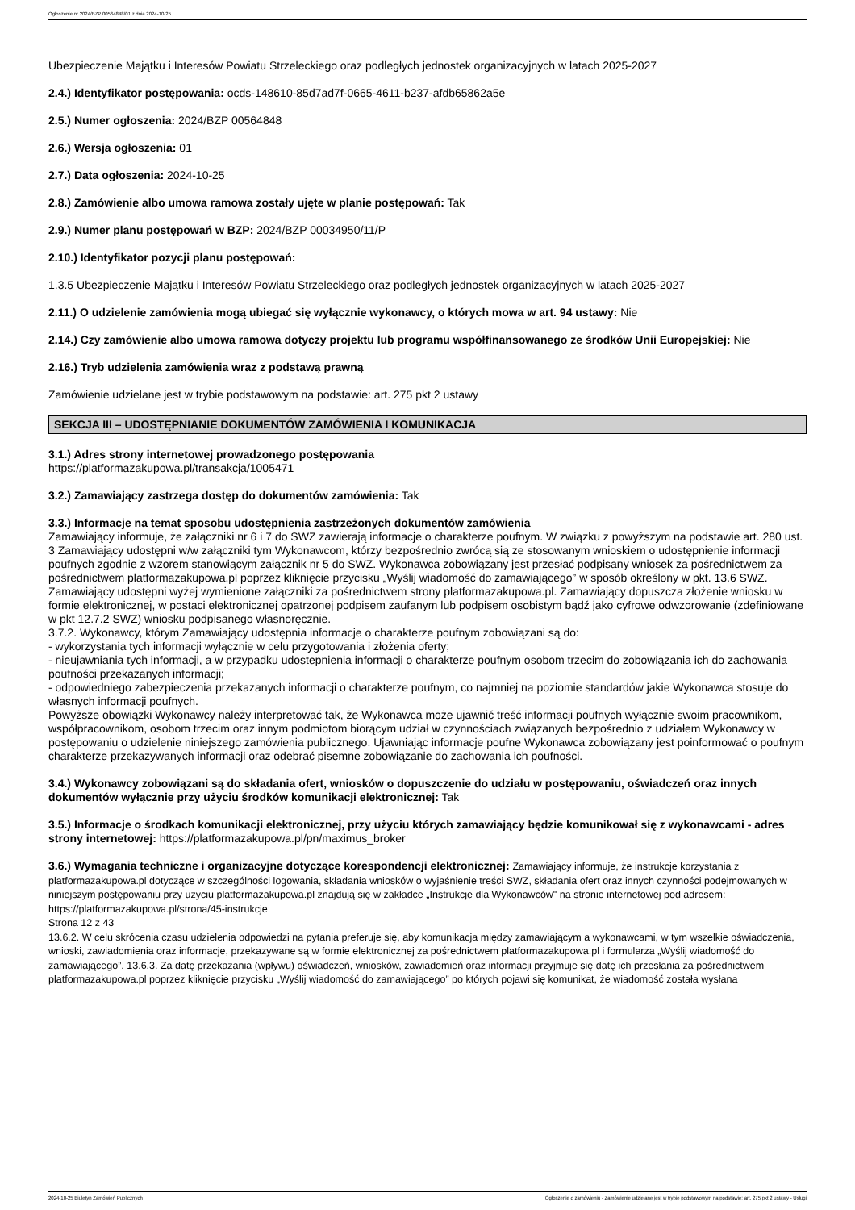Ogłoszenie nr 2024/BZP 00564848/01 z dnia 2024-10-25
Ubezpieczenie Majątku i Interesów Powiatu Strzeleckiego oraz podległych jednostek organizacyjnych w latach 2025-2027
2.4.) Identyfikator postępowania: ocds-148610-85d7ad7f-0665-4611-b237-afdb65862a5e
2.5.) Numer ogłoszenia: 2024/BZP 00564848
2.6.) Wersja ogłoszenia: 01
2.7.) Data ogłoszenia: 2024-10-25
2.8.) Zamówienie albo umowa ramowa zostały ujęte w planie postępowań: Tak
2.9.) Numer planu postępowań w BZP: 2024/BZP 00034950/11/P
2.10.) Identyfikator pozycji planu postępowań:
1.3.5 Ubezpieczenie Majątku i Interesów Powiatu Strzeleckiego oraz podległych jednostek organizacyjnych w latach 2025-2027
2.11.) O udzielenie zamówienia mogą ubiegać się wyłącznie wykonawcy, o których mowa w art. 94 ustawy: Nie
2.14.) Czy zamówienie albo umowa ramowa dotyczy projektu lub programu współfinansowanego ze środków Unii Europejskiej: Nie
2.16.) Tryb udzielenia zamówienia wraz z podstawą prawną
Zamówienie udzielane jest w trybie podstawowym na podstawie: art. 275 pkt 2 ustawy
SEKCJA III – UDOSTĘPNIANIE DOKUMENTÓW ZAMÓWIENIA I KOMUNIKACJA
3.1.) Adres strony internetowej prowadzonego postępowania
https://platformazakupowa.pl/transakcja/1005471
3.2.) Zamawiający zastrzega dostęp do dokumentów zamówienia: Tak
3.3.) Informacje na temat sposobu udostępnienia zastrzeżonych dokumentów zamówienia
Zamawiający informuje, że załączniki nr 6 i 7 do SWZ zawierają informacje o charakterze poufnym. W związku z powyższym na podstawie art. 280 ust. 3 Zamawiający udostępni w/w załączniki tym Wykonawcom, którzy bezpośrednio zwrócą sią ze stosowanym wnioskiem o udostępnienie informacji poufnych zgodnie z wzorem stanowiącym załącznik nr 5 do SWZ. Wykonawca zobowiązany jest przesłać podpisany wniosek za pośrednictwem za pośrednictwem platformazakupowa.pl poprzez kliknięcie przycisku „Wyślij wiadomość do zamawiającego” w sposób określony w pkt. 13.6 SWZ. Zamawiający udostępni wyżej wymienione załączniki za pośrednictwem strony platformazakupowa.pl. Zamawiający dopuszcza złożenie wniosku w formie elektronicznej, w postaci elektronicznej opatrzonej podpisem zaufanym lub podpisem osobistym bądź jako cyfrowe odwzorowanie (zdefiniowane w pkt 12.7.2 SWZ) wniosku podpisanego własnoręcznie.
3.7.2. Wykonawcy, którym Zamawiający udostępnia informacje o charakterze poufnym zobowiązani są do:
- wykorzystania tych informacji wyłącznie w celu przygotowania i złożenia oferty;
- nieujawniania tych informacji, a w przypadku udostepnienia informacji o charakterze poufnym osobom trzecim do zobowiązania ich do zachowania poufności przekazanych informacji;
- odpowiedniego zabezpieczenia przekazanych informacji o charakterze poufnym, co najmniej na poziomie standardów jakie Wykonawca stosuje do własnych informacji poufnych.
Powyższe obowiązki Wykonawcy należy interpretować tak, że Wykonawca może ujawnić treść informacji poufnych wyłącznie swoim pracownikom, współpracownikom, osobom trzecim oraz innym podmiotom biorącym udział w czynnościach związanych bezpośrednio z udziałem Wykonawcy w postępowaniu o udzielenie niniejszego zamówienia publicznego. Ujawniając informacje poufne Wykonawca zobowiązany jest poinformować o poufnym charakterze przekazywanych informacji oraz odebrać pisemne zobowiązanie do zachowania ich poufności.
3.4.) Wykonawcy zobowiązani są do składania ofert, wniosków o dopuszczenie do udziału w postępowaniu, oświadczeń oraz innych dokumentów wyłącznie przy użyciu środków komunikacji elektronicznej: Tak
3.5.) Informacje o środkach komunikacji elektronicznej, przy użyciu których zamawiający będzie komunikował się z wykonawcami - adres strony internetowej: https://platformazakupowa.pl/pn/maximus_broker
3.6.) Wymagania techniczne i organizacyjne dotyczące korespondencji elektronicznej: Zamawiający informuje, że instrukcje korzystania z platformazakupowa.pl dotyczące w szczególności logowania, składania wniosków o wyjaśnienie treści SWZ, składania ofert oraz innych czynności podejmowanych w niniejszym postępowaniu przy użyciu platformazakupowa.pl znajdują się w zakładce „Instrukcje dla Wykonawców" na stronie internetowej pod adresem: https://platformazakupowa.pl/strona/45-instrukcje
Strona 12 z 43
13.6.2. W celu skrócenia czasu udzielenia odpowiedzi na pytania preferuje się, aby komunikacja między zamawiającym a wykonawcami, w tym wszelkie oświadczenia, wnioski, zawiadomienia oraz informacje, przekazywane są w formie elektronicznej za pośrednictwem platformazakupowa.pl i formularza „Wyślij wiadomość do zamawiającego”. 13.6.3. Za datę przekazania (wpływu) oświadczeń, wniosków, zawiadomień oraz informacji przyjmuje się datę ich przesłania za pośrednictwem platformazakupowa.pl poprzez kliknięcie przycisku „Wyślij wiadomość do zamawiającego” po których pojawi się komunikat, że wiadomość została wysłana
2024-10-25 Biuletyn Zamówień Publicznych Ogłoszenie o zamówieniu - Zamówienie udzielane jest w trybie podstawowym na podstawie: art. 275 pkt 2 ustawy - Usługi